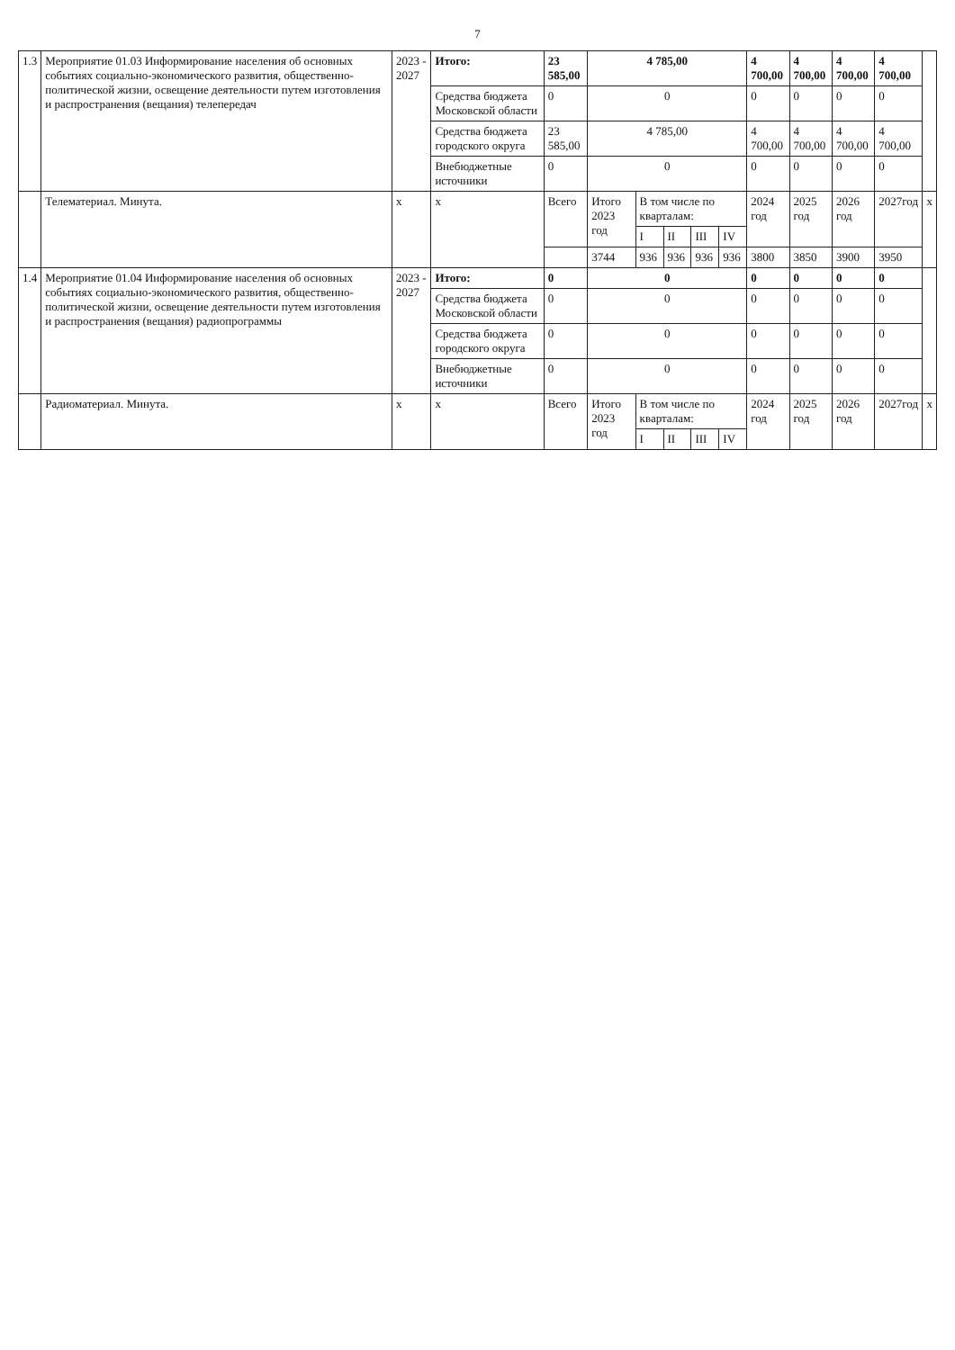7
| 1.3 | Мероприятие 01.03 Информирование населения об основных событиях социально-экономического развития, общественно-политической жизни, освещение деятельности путем изготовления и распространения (вещания) телепередач | 2023 - 2027 | Итого: | 23 585,00 | 4 785,00 | | | | | 4 700,00 | 4 700,00 | 4 700,00 | 4 700,00 | |
| | | | Средства бюджета Московской области | 0 | 0 | | | | | 0 | 0 | 0 | 0 | |
| | | | Средства бюджета городского округа | 23 585,00 | 4 785,00 | | | | | 4 700,00 | 4 700,00 | 4 700,00 | 4 700,00 | |
| | | | Внебюджетные источники | 0 | 0 | | | | | 0 | 0 | 0 | 0 | |
| | Телематериал. Минута. | x | x | Всего | Итого 2023 год | В том числе по кварталам: | | | | 2024 год | 2025 год | 2026 год | 2027год | x |
| | | | | | | I | II | III | IV | | | | | |
| | | | | | 3744 | 936 | 936 | 936 | 936 | 3800 | 3850 | 3900 | 3950 | |
| 1.4 | Мероприятие 01.04 Информирование населения об основных событиях социально-экономического развития, общественно-политической жизни, освещение деятельности путем изготовления и распространения (вещания) радиопрограммы | 2023 - 2027 | Итого: | 0 | 0 | | | | | 0 | 0 | 0 | 0 | |
| | | | Средства бюджета Московской области | 0 | 0 | | | | | 0 | 0 | 0 | 0 | |
| | | | Средства бюджета городского округа | 0 | 0 | | | | | 0 | 0 | 0 | 0 | |
| | | | Внебюджетные источники | 0 | 0 | | | | | 0 | 0 | 0 | 0 | |
| | Радиоматериал. Минута. | x | x | Всего | Итого 2023 год | В том числе по кварталам: | | | | 2024 год | 2025 год | 2026 год | 2027год | x |
| | | | | | | I | II | III | IV | | | | | |